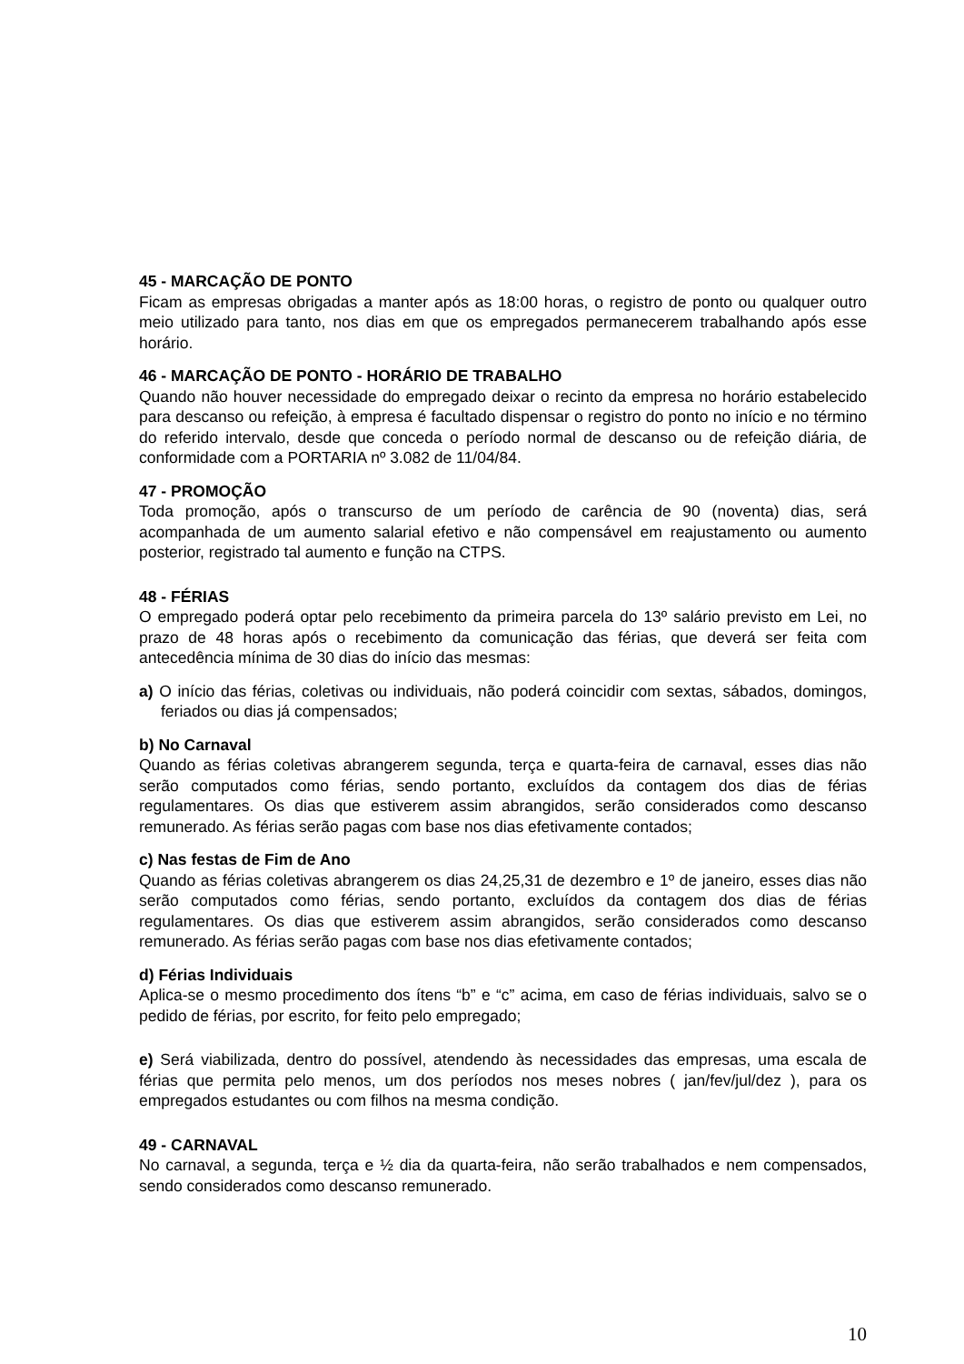45 - MARCAÇÃO DE PONTO
Ficam as empresas obrigadas a manter após as 18:00 horas, o registro de ponto ou qualquer outro meio utilizado para tanto, nos dias em que os empregados permanecerem trabalhando após esse horário.
46 - MARCAÇÃO DE PONTO - HORÁRIO DE TRABALHO
Quando não houver necessidade do empregado deixar o recinto da empresa no horário estabelecido para descanso ou refeição, à empresa é facultado dispensar o registro do ponto no início e no término do referido intervalo, desde que conceda o período normal de descanso ou de refeição diária, de conformidade com a PORTARIA nº 3.082 de 11/04/84.
47 - PROMOÇÃO
Toda promoção, após o transcurso de um período de carência de 90 (noventa) dias, será acompanhada de um aumento salarial efetivo e não compensável em reajustamento ou aumento posterior, registrado tal aumento e função na CTPS.
48 - FÉRIAS
O empregado poderá optar pelo recebimento da primeira parcela do 13º salário previsto em Lei, no prazo de 48 horas após o recebimento da comunicação das férias, que deverá ser feita com antecedência mínima de 30 dias do início das mesmas:
a) O início das férias, coletivas ou individuais, não poderá coincidir com sextas, sábados, domingos, feriados ou dias já compensados;
b) No Carnaval
Quando as férias coletivas abrangerem segunda, terça e quarta-feira de carnaval, esses dias não serão computados como férias, sendo portanto, excluídos da contagem dos dias de férias regulamentares. Os dias que estiverem assim abrangidos, serão considerados como descanso remunerado. As férias serão pagas com base nos dias efetivamente contados;
c) Nas festas de Fim de Ano
Quando as férias coletivas abrangerem os dias 24,25,31 de dezembro e 1º de janeiro, esses dias não serão computados como férias, sendo portanto, excluídos da contagem dos dias de férias regulamentares. Os dias que estiverem assim abrangidos, serão considerados como descanso remunerado. As férias serão pagas com base nos dias efetivamente contados;
d) Férias Individuais
Aplica-se o mesmo procedimento dos ítens “b” e “c” acima, em caso de férias individuais, salvo se o pedido de férias, por escrito, for feito pelo empregado;
e) Será viabilizada, dentro do possível, atendendo às necessidades das empresas, uma escala de férias que permita pelo menos, um dos períodos nos meses nobres ( jan/fev/jul/dez ), para os empregados estudantes ou com filhos na mesma condição.
49 - CARNAVAL
No carnaval, a segunda, terça e ½ dia da quarta-feira, não serão trabalhados e nem compensados, sendo considerados como descanso remunerado.
10